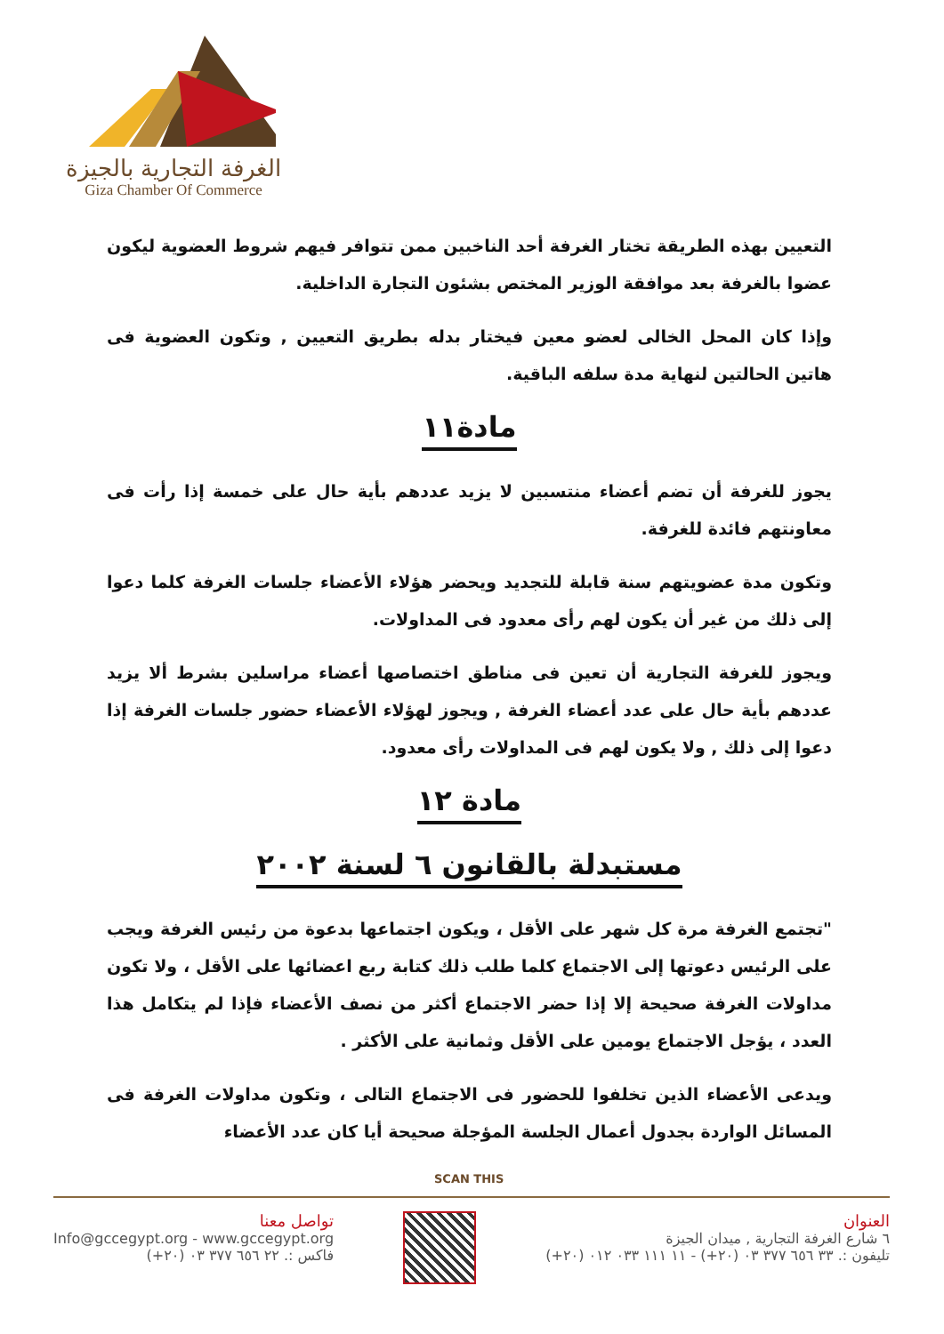الغرفة التجارية بالجيزة
Giza Chamber Of Commerce
التعيين بهذه الطريقة تختار الغرفة أحد الناخبين ممن تتوافر فيهم شروط العضوية ليكون عضوا بالغرفة بعد موافقة الوزير المختص بشئون التجارة الداخلية.
وإذا كان المحل الخالى لعضو معين فيختار بدله بطريق التعيين , وتكون العضوية فى هاتين الحالتين لنهاية مدة سلفه الباقية.
مادة١١
يجوز للغرفة أن تضم أعضاء منتسبين لا يزيد عددهم بأية حال على خمسة إذا رأت فى معاونتهم فائدة للغرفة.
وتكون مدة عضويتهم سنة قابلة للتجديد ويحضر هؤلاء الأعضاء جلسات الغرفة كلما دعوا إلى ذلك من غير أن يكون لهم رأى معدود فى المداولات.
ويجوز للغرفة التجارية أن تعين فى مناطق اختصاصها أعضاء مراسلين بشرط ألا يزيد عددهم بأية حال على عدد أعضاء الغرفة , ويجوز لهؤلاء الأعضاء حضور جلسات الغرفة إذا دعوا إلى ذلك , ولا يكون لهم فى المداولات رأى معدود.
مادة ١٢
مستبدلة بالقانون ٦ لسنة ٢٠٠٢
"تجتمع الغرفة مرة كل شهر على الأقل ، ويكون اجتماعها بدعوة من رئيس الغرفة ويجب على الرئيس دعوتها إلى الاجتماع كلما طلب ذلك كتابة ربع اعضائها على الأقل ، ولا تكون مداولات الغرفة صحيحة إلا إذا حضر الاجتماع أكثر من نصف الأعضاء فإذا لم يتكامل هذا العدد ، يؤجل الاجتماع يومين على الأقل وثمانية على الأكثر .
ويدعى الأعضاء الذين تخلفوا للحضور فى الاجتماع التالى ، وتكون مداولات الغرفة فى المسائل الواردة بجدول أعمال الجلسة المؤجلة صحيحة أيا كان عدد الأعضاء
SCAN THIS
العنوان
٦ شارع الغرفة التجارية , ميدان الجيزة
تليفون :. ٣٣ ٦٥٦ ٣٧٧ ٠٣ (٢٠+) - ١١ ١١١ ٠٣٣ ٠١٢ (٢٠+)
تواصل معنا
Info@gccegypt.org - www.gccegypt.org
فاكس :. ٢٢ ٦٥٦ ٣٧٧ ٠٣ (٢٠+)